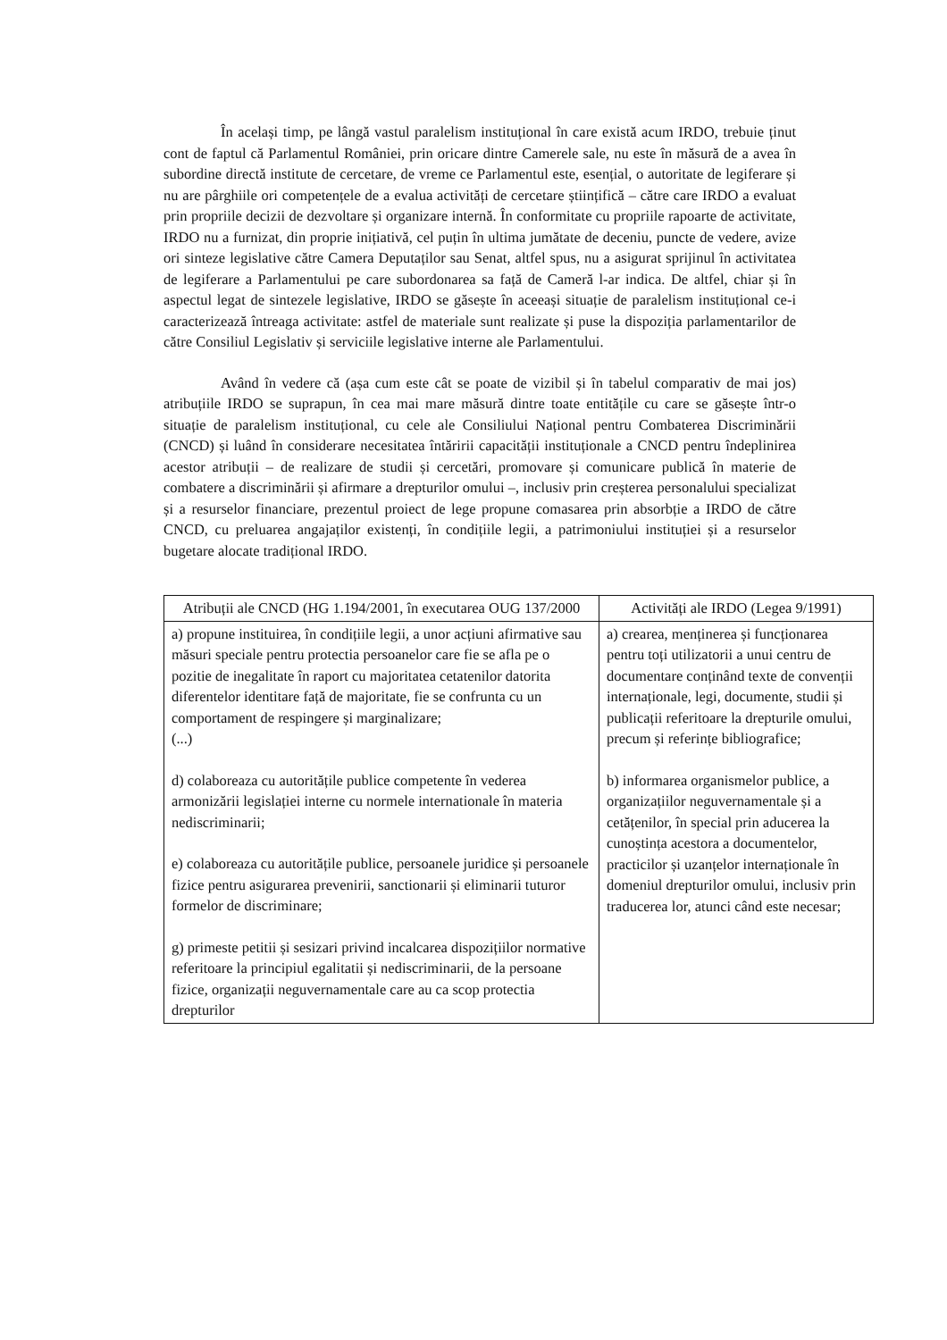În același timp, pe lângă vastul paralelism instituțional în care există acum IRDO, trebuie ținut cont de faptul că Parlamentul României, prin oricare dintre Camerele sale, nu este în măsură de a avea în subordine directă institute de cercetare, de vreme ce Parlamentul este, esențial, o autoritate de legiferare și nu are pârghiile ori competențele de a evalua activități de cercetare științifică – către care IRDO a evaluat prin propriile decizii de dezvoltare și organizare internă. În conformitate cu propriile rapoarte de activitate, IRDO nu a furnizat, din proprie inițiativă, cel puțin în ultima jumătate de deceniu, puncte de vedere, avize ori sinteze legislative către Camera Deputaților sau Senat, altfel spus, nu a asigurat sprijinul în activitatea de legiferare a Parlamentului pe care subordonarea sa față de Cameră l-ar indica. De altfel, chiar și în aspectul legat de sintezele legislative, IRDO se găsește în aceeași situație de paralelism instituțional ce-i caracterizează întreaga activitate: astfel de materiale sunt realizate și puse la dispoziția parlamentarilor de către Consiliul Legislativ și serviciile legislative interne ale Parlamentului.
Având în vedere că (așa cum este cât se poate de vizibil și în tabelul comparativ de mai jos) atribuțiile IRDO se suprapun, în cea mai mare măsură dintre toate entitățile cu care se găsește într-o situație de paralelism instituțional, cu cele ale Consiliului Național pentru Combaterea Discriminării (CNCD) și luând în considerare necesitatea întăririi capacității instituționale a CNCD pentru îndeplinirea acestor atribuții – de realizare de studii și cercetări, promovare și comunicare publică în materie de combatere a discriminării și afirmare a drepturilor omului –, inclusiv prin creșterea personalului specializat și a resurselor financiare, prezentul proiect de lege propune comasarea prin absorbție a IRDO de către CNCD, cu preluarea angajaților existenți, în condițiile legii, a patrimoniului instituției și a resurselor bugetare alocate tradițional IRDO.
| Atribuții ale CNCD (HG 1.194/2001, în executarea OUG 137/2000 | Activități ale IRDO (Legea 9/1991) |
| --- | --- |
| a) propune instituirea, în condițiile legii, a unor acțiuni afirmative sau măsuri speciale pentru protectia persoanelor care fie se afla pe o pozitie de inegalitate în raport cu majoritatea cetatenilor datorita diferentelor identitare față de majoritate, fie se confrunta cu un comportament de respingere și marginalizare; (...) d) colaboreaza cu autoritățile publice competente în vederea armonizării legislației interne cu normele internationale în materia nediscriminarii; e) colaboreaza cu autoritățile publice, persoanele juridice și persoanele fizice pentru asigurarea prevenirii, sanctionarii și eliminarii tuturor formelor de discriminare; g) primeste petitii și sesizari privind incalcarea dispozițiilor normative referitoare la principiul egalitatii și nediscriminarii, de la persoane fizice, organizații neguvernamentale care au ca scop protectia drepturilor | a) crearea, menținerea și funcționarea pentru toți utilizatorii a unui centru de documentare conținând texte de convenții internaționale, legi, documente, studii și publicații referitoare la drepturile omului, precum și referințe bibliografice; b) informarea organismelor publice, a organizațiilor neguvernamentale și a cetățenilor, în special prin aducerea la cunoștința acestora a documentelor, practicilor și uzanțelor internaționale în domeniul drepturilor omului, inclusiv prin traducerea lor, atunci când este necesar; |